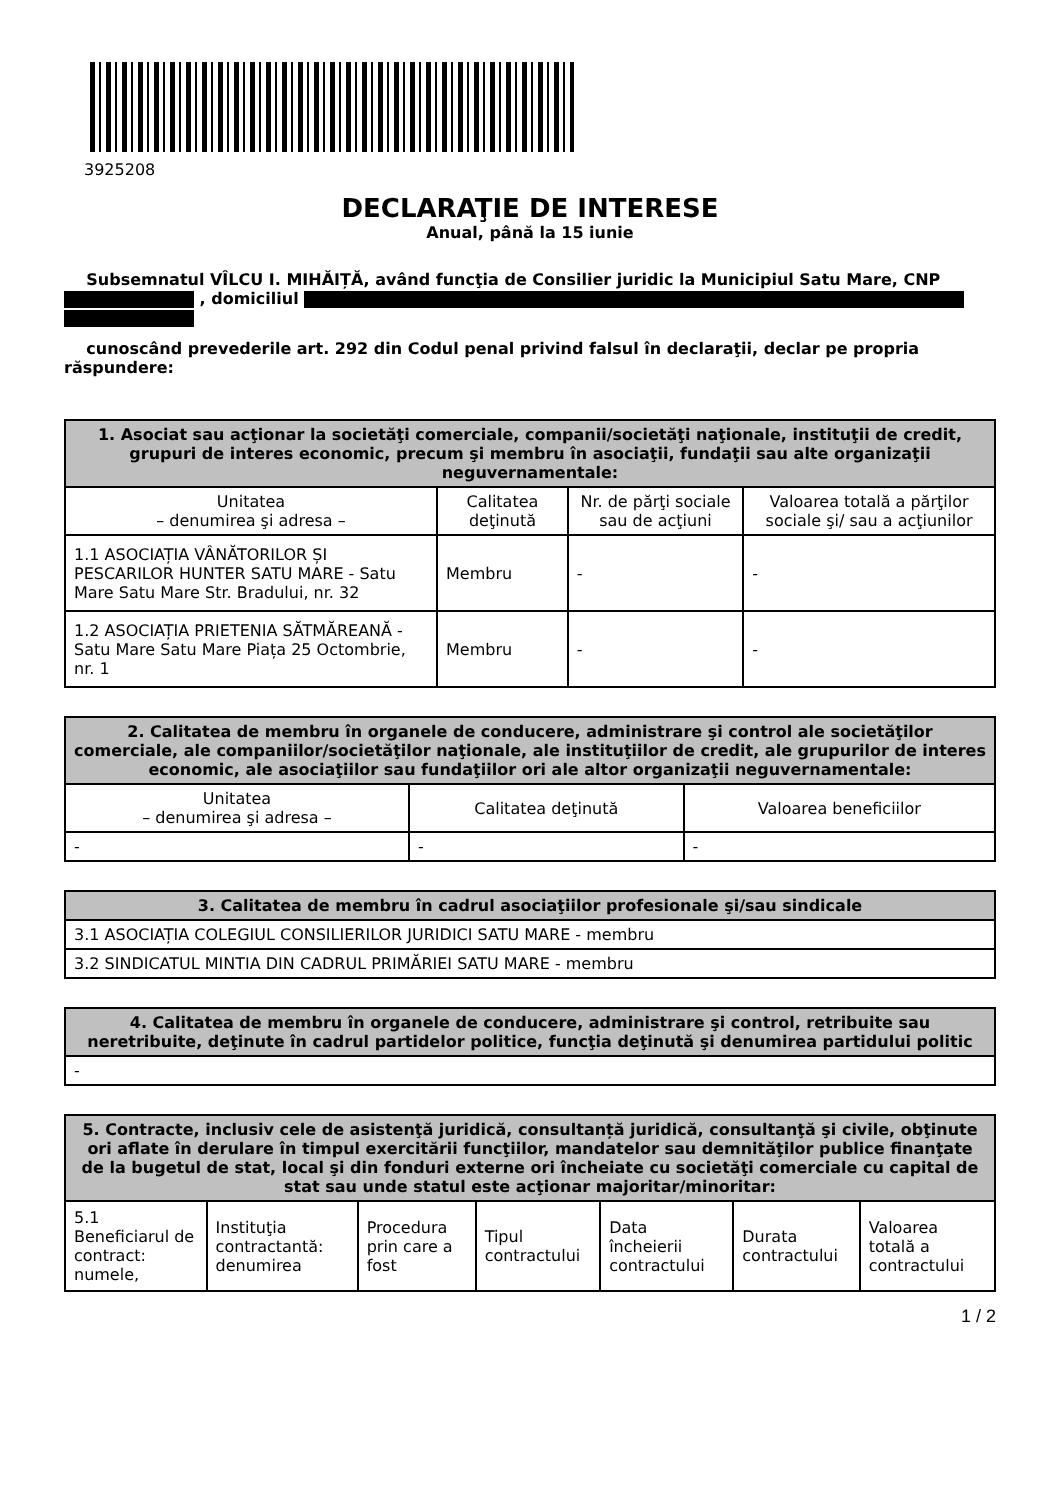3925208
DECLARAŢIE DE INTERESE
Anual, până la 15 iunie
Subsemnatul VÎLCU I. MIHĂIȚĂ, având funcţia de Consilier juridic la Municipiul Satu Mare, CNP , domiciliul
cunoscând prevederile art. 292 din Codul penal privind falsul în declaraţii, declar pe propria răspundere:
| 1. Asociat sau acţionar la societăţi comerciale, companii/societăţi naţionale, instituţii de credit, grupuri de interes economic, precum şi membru în asociaţii, fundaţii sau alte organizaţii neguvernamentale: | | | |
| --- | --- | --- | --- |
| Unitatea – denumirea şi adresa – | Calitatea deţinută | Nr. de părţi sociale sau de acţiuni | Valoarea totală a părţilor sociale şi/ sau a acţiunilor |
| 1.1 ASOCIAȚIA VÂNĂTORILOR ȘI PESCARILOR HUNTER SATU MARE - Satu Mare Satu Mare Str. Bradului, nr. 32 | Membru | - | - |
| 1.2 ASOCIAȚIA PRIETENIA SĂTMĂREANĂ - Satu Mare Satu Mare Piața 25 Octombrie, nr. 1 | Membru | - | - |
| 2. Calitatea de membru în organele de conducere, administrare şi control ale societăţilor comerciale, ale companiilor/societăţilor naţionale, ale instituţiilor de credit, ale grupurilor de interes economic, ale asociaţiilor sau fundaţiilor ori ale altor organizaţii neguvernamentale: | | |
| --- | --- | --- |
| Unitatea – denumirea şi adresa – | Calitatea deţinută | Valoarea beneficiilor |
| - | - | - |
| 3. Calitatea de membru în cadrul asociaţiilor profesionale şi/sau sindicale |
| --- |
| 3.1 ASOCIAȚIA COLEGIUL CONSILIERILOR JURIDICI SATU MARE - membru |
| 3.2 SINDICATUL MINTIA DIN CADRUL PRIMĂRIEI SATU MARE - membru |
| 4. Calitatea de membru în organele de conducere, administrare şi control, retribuite sau neretribuite, deţinute în cadrul partidelor politice, funcţia deţinută şi denumirea partidului politic |
| --- |
| - |
| 5. Contracte, inclusiv cele de asistenţă juridică, consultanță juridică, consultanţă şi civile, obţinute ori aflate în derulare în timpul exercitării funcţiilor, mandatelor sau demnităţilor publice finanţate de la bugetul de stat, local şi din fonduri externe ori încheiate cu societăţi comerciale cu capital de stat sau unde statul este acţionar majoritar/minoritar: | | | | | | |
| --- | --- | --- | --- | --- | --- | --- |
| 5.1 Beneficiarul de contract: numele, | Instituţia contractantă: denumirea | Procedura prin care a fost | Tipul contractului | Data încheierii contractului | Durata contractului | Valoarea totală a contractului |
1 / 2